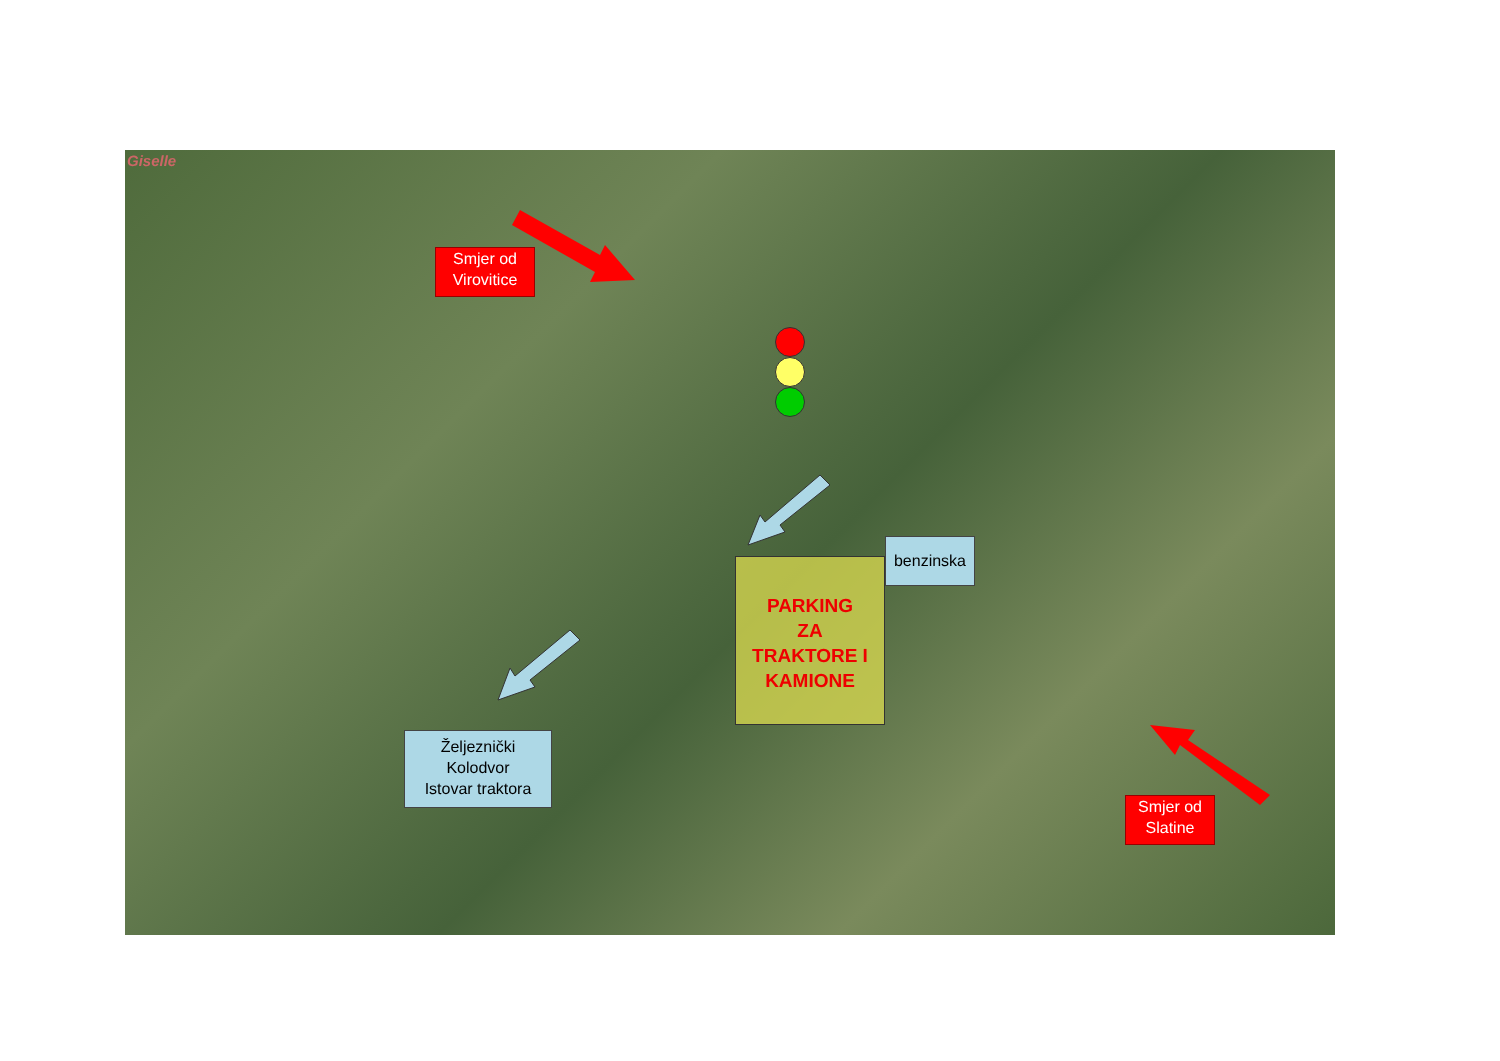Giselle
Smjer od
Virovitice
Smjer od
Slatine
benzinska
PARKING
ZA
TRAKTORE I
KAMIONE
Željeznički
Kolodvor
Istovar traktora